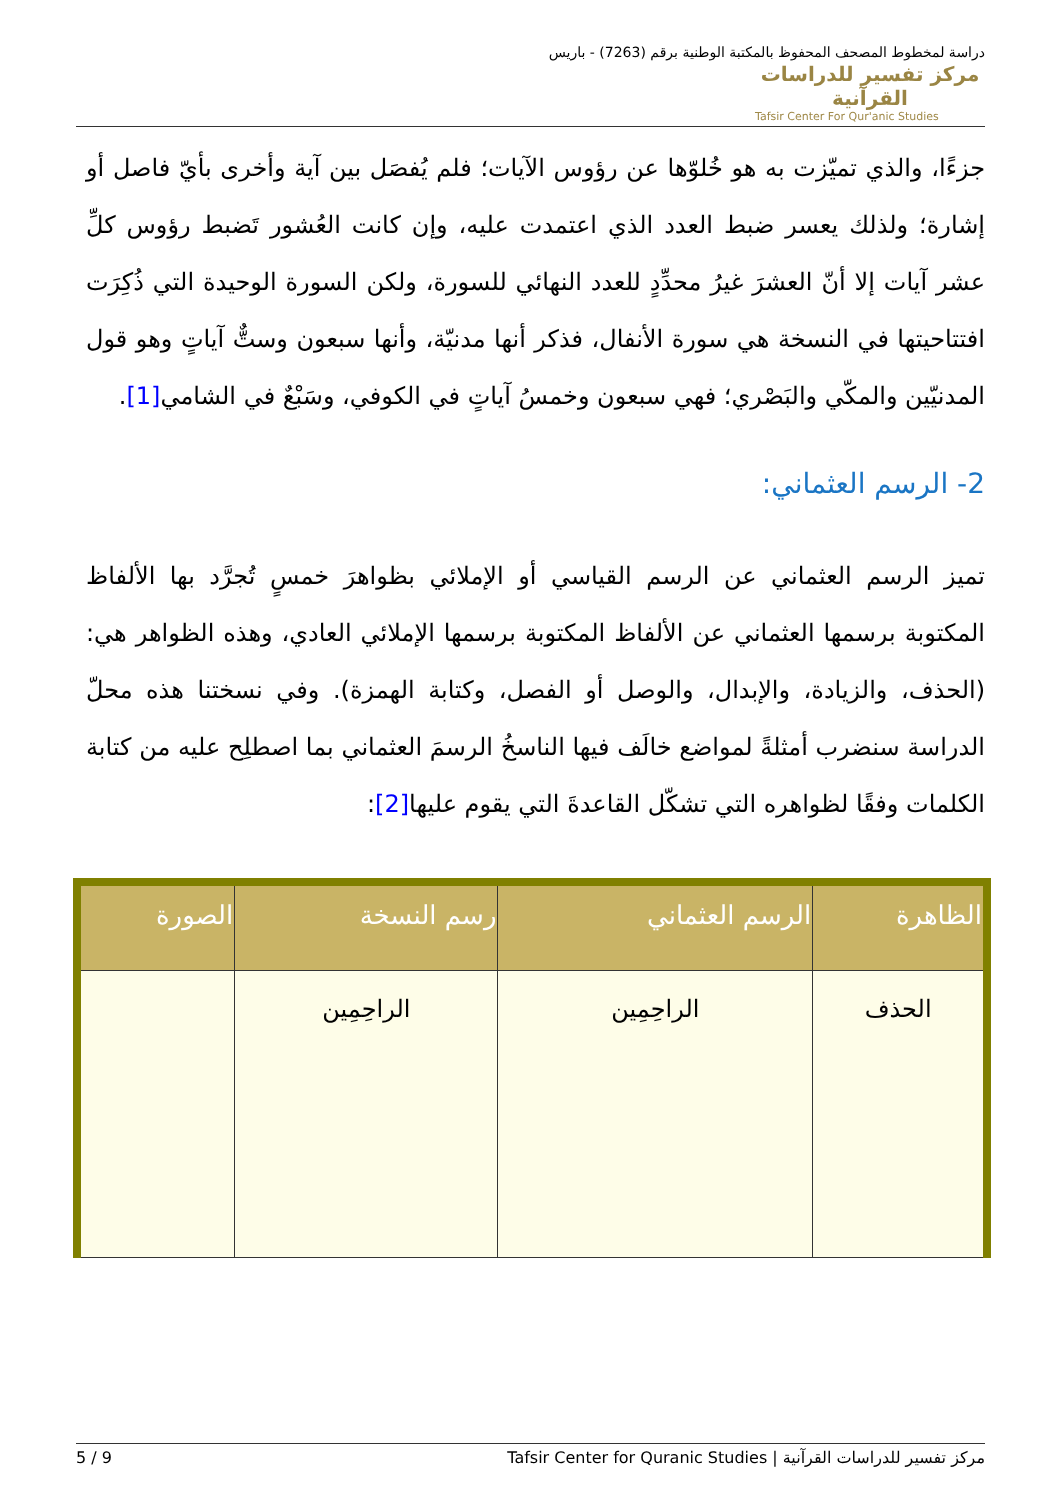مركز تفسير للدراسات القرآنية
Tafsir Center For Qur'anic Studies
دراسة لمخطوط المصحف المحفوظ بالمكتبة الوطنية برقم (7263) - باريس
جزءًا، والذي تميّزت به هو خُلوّها عن رؤوس الآيات؛ فلم يُفصَل بين آية وأخرى بأيّ فاصل أو إشارة؛ ولذلك يعسر ضبط العدد الذي اعتمدت عليه، وإن كانت العُشور تَضبط رؤوس كلِّ عشر آيات إلا أنّ العشرَ غيرُ محدِّدٍ للعدد النهائي للسورة، ولكن السورة الوحيدة التي ذُكِرَت افتتاحيتها في النسخة هي سورة الأنفال، فذكر أنها مدنيّة، وأنها سبعون وستٌّ آياتٍ وهو قول المدنيّين والمكّي والبَصْري؛ فهي سبعون وخمسُ آياتٍ في الكوفي، وسَبْعٌ في الشامي[1].
2- الرسم العثماني:
تميز الرسم العثماني عن الرسم القياسي أو الإملائي بظواهرَ خمسٍ تُجرَّد بها الألفاظ المكتوبة برسمها العثماني عن الألفاظ المكتوبة برسمها الإملائي العادي، وهذه الظواهر هي: (الحذف، والزيادة، والإبدال، والوصل أو الفصل، وكتابة الهمزة). وفي نسختنا هذه محلّ الدراسة سنضرب أمثلةً لمواضع خالَف فيها الناسخُ الرسمَ العثماني بما اصطلِح عليه من كتابة الكلمات وفقًا لظواهره التي تشكّل القاعدةَ التي يقوم عليها[2]:
| الظاهرة | الرسم العثماني | رسم النسخة | الصورة |
| --- | --- | --- | --- |
| الحذف | الراحِمِين | الراحِمِين | |
مركز تفسير للدراسات القرآنية | Tafsir Center for Quranic Studies 5 / 9